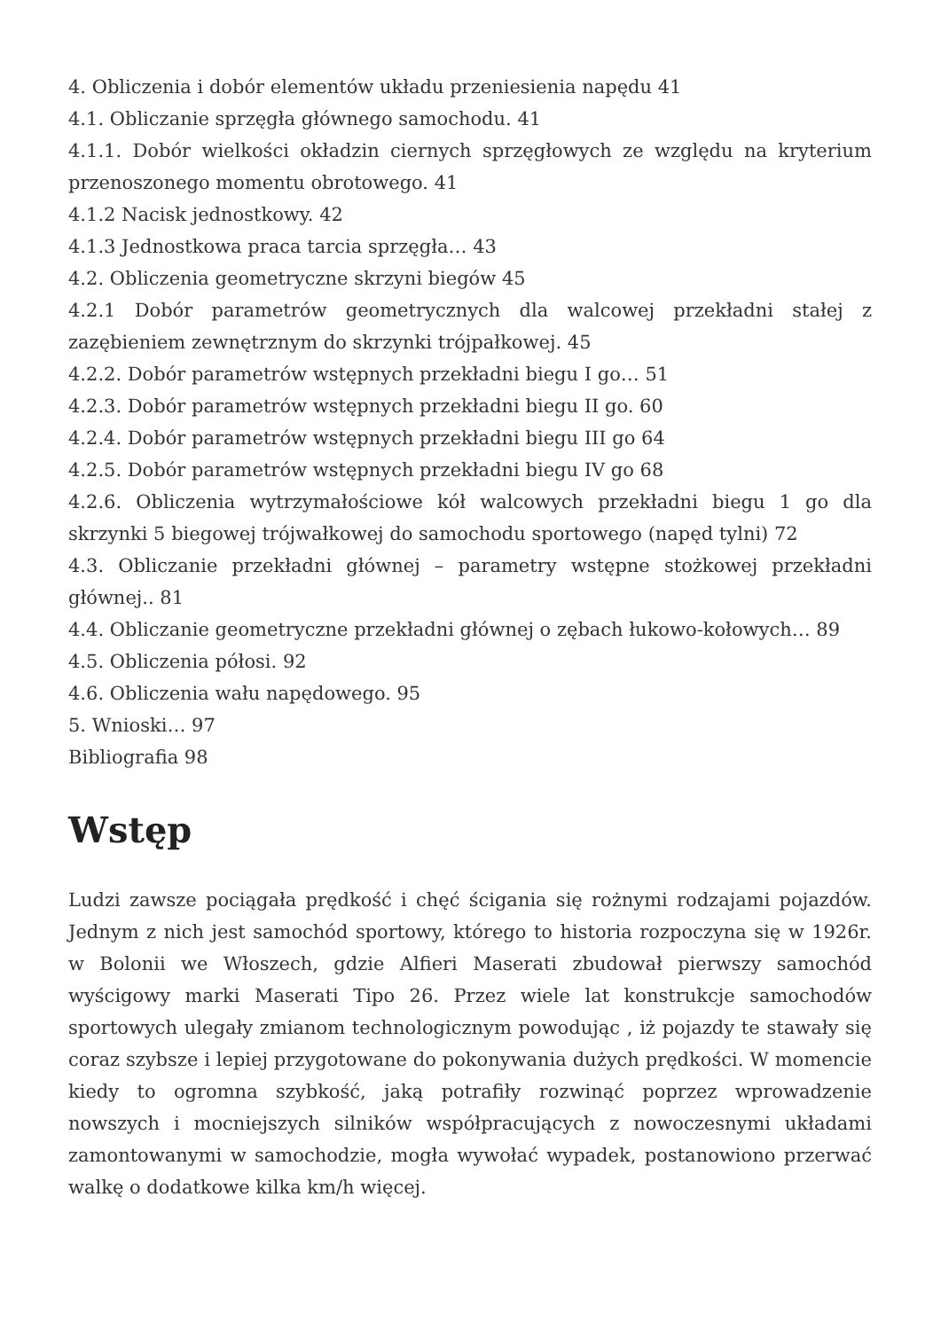4. Obliczenia i dobór elementów układu przeniesienia napędu 41
4.1. Obliczanie sprzęgła głównego samochodu. 41
4.1.1. Dobór wielkości okładzin ciernych sprzęgłowych ze względu na kryterium przenoszonego momentu obrotowego. 41
4.1.2 Nacisk jednostkowy. 42
4.1.3 Jednostkowa praca tarcia sprzęgła… 43
4.2. Obliczenia geometryczne skrzyni biegów 45
4.2.1 Dobór parametrów geometrycznych dla walcowej przekładni stałej z zazębieniem zewnętrznym do skrzynki trójpałkowej. 45
4.2.2. Dobór parametrów wstępnych przekładni biegu I go… 51
4.2.3. Dobór parametrów wstępnych przekładni biegu II go. 60
4.2.4. Dobór parametrów wstępnych przekładni biegu III go 64
4.2.5. Dobór parametrów wstępnych przekładni biegu IV go 68
4.2.6. Obliczenia wytrzymałościowe kół walcowych przekładni biegu 1 go dla skrzynki 5 biegowej trójwałkowej do samochodu sportowego (napęd tylni) 72
4.3. Obliczanie przekładni głównej – parametry wstępne stożkowej przekładni głównej.. 81
4.4. Obliczanie geometryczne przekładni głównej o zębach łukowo-kołowych… 89
4.5. Obliczenia półosi. 92
4.6. Obliczenia wału napędowego. 95
5. Wnioski… 97
Bibliografia 98
Wstęp
Ludzi zawsze pociągała prędkość i chęć ścigania się rożnymi rodzajami pojazdów. Jednym z nich jest samochód sportowy, którego to historia rozpoczyna się w 1926r. w Bolonii we Włoszech, gdzie Alfieri Maserati zbudował pierwszy samochód wyścigowy marki Maserati Tipo 26. Przez wiele lat konstrukcje samochodów sportowych ulegały zmianom technologicznym powodując , iż pojazdy te stawały się coraz szybsze i lepiej przygotowane do pokonywania dużych prędkości. W momencie kiedy to ogromna szybkość, jaką potrafiły rozwinąć poprzez wprowadzenie nowszych i mocniejszych silników współpracujących z nowoczesnymi układami zamontowanymi w samochodzie, mogła wywołać wypadek, postanowiono przerwać walkę o dodatkowe kilka km/h więcej.